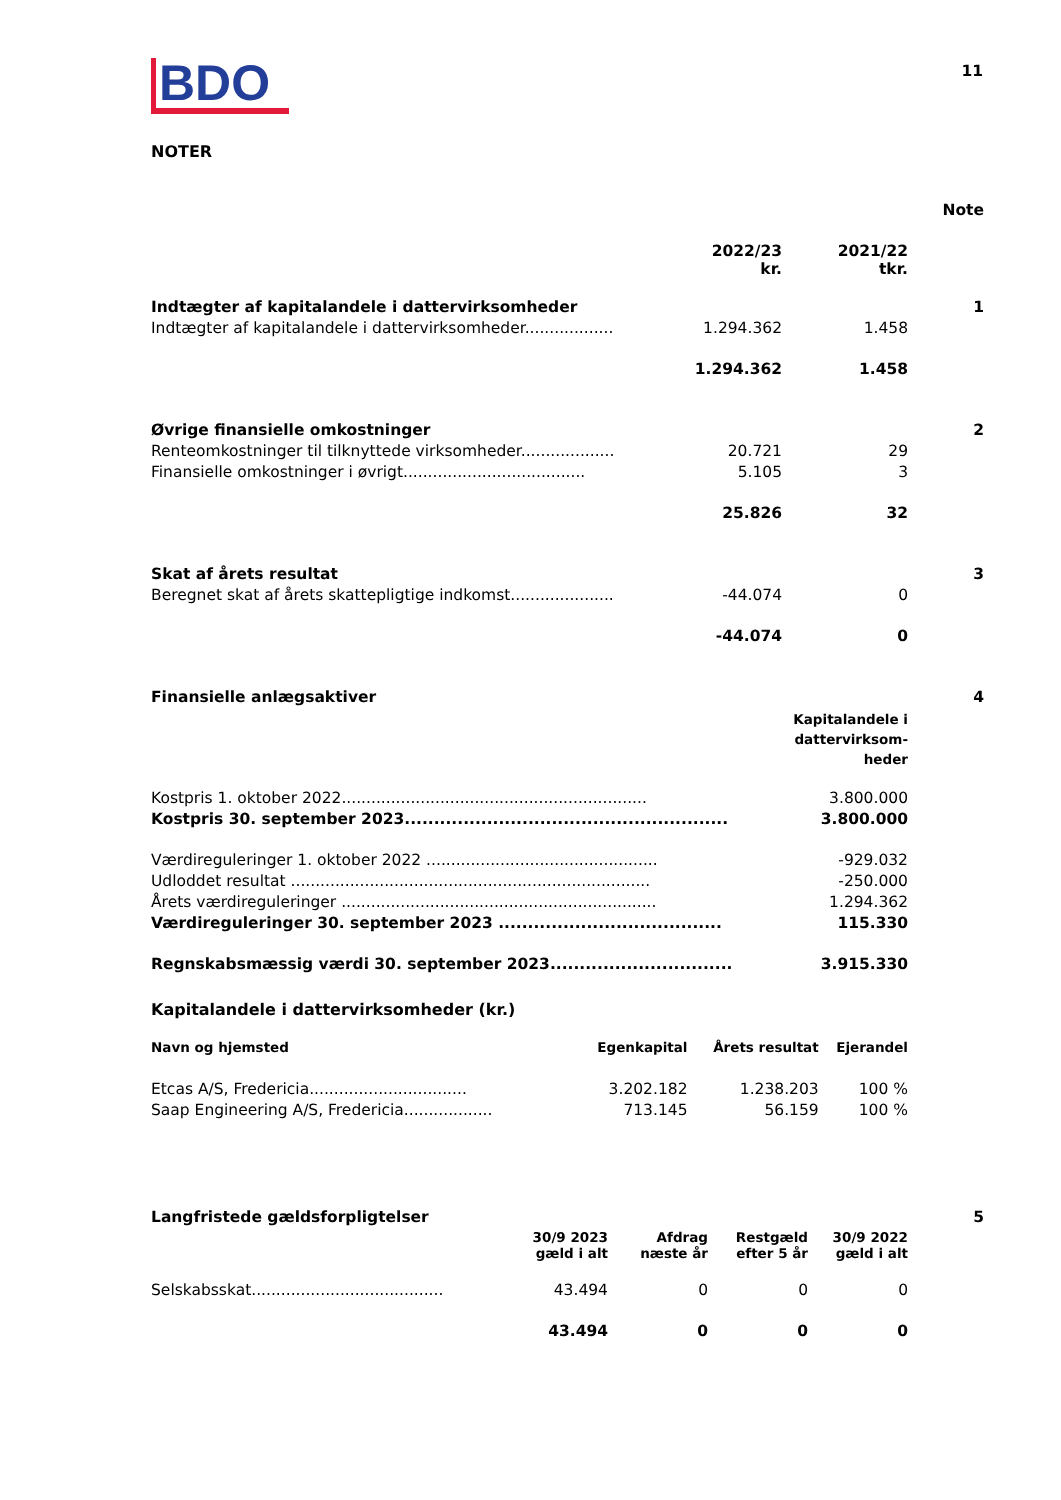BDO
11
NOTER
| | | | Note |
| | 2022/23 kr. | 2021/22 tkr. | |
| Indtægter af kapitalandele i dattervirksomheder | | | 1 |
| Indtægter af kapitalandele i dattervirksomheder.................. | 1.294.362 | 1.458 | |
| | 1.294.362 | 1.458 | |
| Øvrige finansielle omkostninger | | | 2 |
| Renteomkostninger til tilknyttede virksomheder................... | 20.721 | 29 | |
| Finansielle omkostninger i øvrigt..................................... | 5.105 | 3 | |
| | 25.826 | 32 | |
| Skat af årets resultat | | | 3 |
| Beregnet skat af årets skattepligtige indkomst..................... | -44.074 | 0 | |
| | -44.074 | 0 | |
| Finansielle anlægsaktiver | | | 4 |
| | | Kapitalandele i dattervirksom- heder | |
| Kostpris 1. oktober 2022.............................................................. | | 3.800.000 | |
| Kostpris 30. september 2023....................................................... | | 3.800.000 | |
| Værdireguleringer 1. oktober 2022 ............................................... | | -929.032 | |
| Udloddet resultat ......................................................................... | | -250.000 | |
| Årets værdireguleringer ................................................................ | | 1.294.362 | |
| Værdireguleringer 30. september 2023 ...................................... | | 115.330 | |
| Regnskabsmæssig værdi 30. september 2023............................... | | 3.915.330 | |
Kapitalandele i dattervirksomheder (kr.)
| Navn og hjemsted | Egenkapital | Årets resultat | Ejerandel |
| --- | --- | --- | --- |
| Etcas A/S, Fredericia................................ | 3.202.182 | 1.238.203 | 100 % |
| Saap Engineering A/S, Fredericia.................. | 713.145 | 56.159 | 100 % |
| Langfristede gældsforpligtelser | | | | | 5 |
| | 30/9 2023 gæld i alt | Afdrag næste år | Restgæld efter 5 år | 30/9 2022 gæld i alt | |
| Selskabsskat....................................... | 43.494 | 0 | 0 | 0 | |
| | 43.494 | 0 | 0 | 0 | |